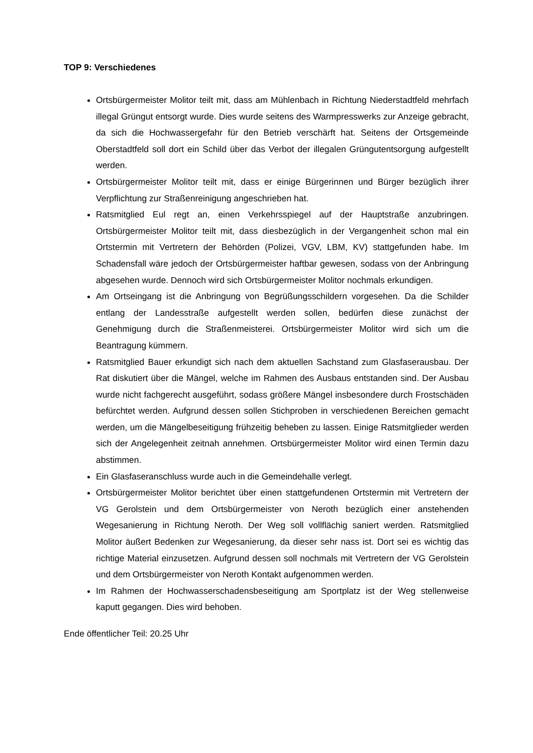TOP 9: Verschiedenes
Ortsbürgermeister Molitor teilt mit, dass am Mühlenbach in Richtung Niederstadtfeld mehrfach illegal Grüngut entsorgt wurde. Dies wurde seitens des Warmpresswerks zur Anzeige gebracht, da sich die Hochwassergefahr für den Betrieb verschärft hat. Seitens der Ortsgemeinde Oberstadtfeld soll dort ein Schild über das Verbot der illegalen Grüngutentsorgung aufgestellt werden.
Ortsbürgermeister Molitor teilt mit, dass er einige Bürgerinnen und Bürger bezüglich ihrer Verpflichtung zur Straßenreinigung angeschrieben hat.
Ratsmitglied Eul regt an, einen Verkehrsspiegel auf der Hauptstraße anzubringen. Ortsbürgermeister Molitor teilt mit, dass diesbezüglich in der Vergangenheit schon mal ein Ortstermin mit Vertretern der Behörden (Polizei, VGV, LBM, KV) stattgefunden habe. Im Schadensfall wäre jedoch der Ortsbürgermeister haftbar gewesen, sodass von der Anbringung abgesehen wurde. Dennoch wird sich Ortsbürgermeister Molitor nochmals erkundigen.
Am Ortseingang ist die Anbringung von Begrüßungsschildern vorgesehen. Da die Schilder entlang der Landesstraße aufgestellt werden sollen, bedürfen diese zunächst der Genehmigung durch die Straßenmeisterei. Ortsbürgermeister Molitor wird sich um die Beantragung kümmern.
Ratsmitglied Bauer erkundigt sich nach dem aktuellen Sachstand zum Glasfaserausbau. Der Rat diskutiert über die Mängel, welche im Rahmen des Ausbaus entstanden sind. Der Ausbau wurde nicht fachgerecht ausgeführt, sodass größere Mängel insbesondere durch Frostschäden befürchtet werden. Aufgrund dessen sollen Stichproben in verschiedenen Bereichen gemacht werden, um die Mängelbeseitigung frühzeitig beheben zu lassen. Einige Ratsmitglieder werden sich der Angelegenheit zeitnah annehmen. Ortsbürgermeister Molitor wird einen Termin dazu abstimmen.
Ein Glasfaseranschluss wurde auch in die Gemeindehalle verlegt.
Ortsbürgermeister Molitor berichtet über einen stattgefundenen Ortstermin mit Vertretern der VG Gerolstein und dem Ortsbürgermeister von Neroth bezüglich einer anstehenden Wegesanierung in Richtung Neroth. Der Weg soll vollflächig saniert werden. Ratsmitglied Molitor äußert Bedenken zur Wegesanierung, da dieser sehr nass ist. Dort sei es wichtig das richtige Material einzusetzen. Aufgrund dessen soll nochmals mit Vertretern der VG Gerolstein und dem Ortsbürgermeister von Neroth Kontakt aufgenommen werden.
Im Rahmen der Hochwasserschadensbeseitigung am Sportplatz ist der Weg stellenweise kaputt gegangen. Dies wird behoben.
Ende öffentlicher Teil: 20.25 Uhr